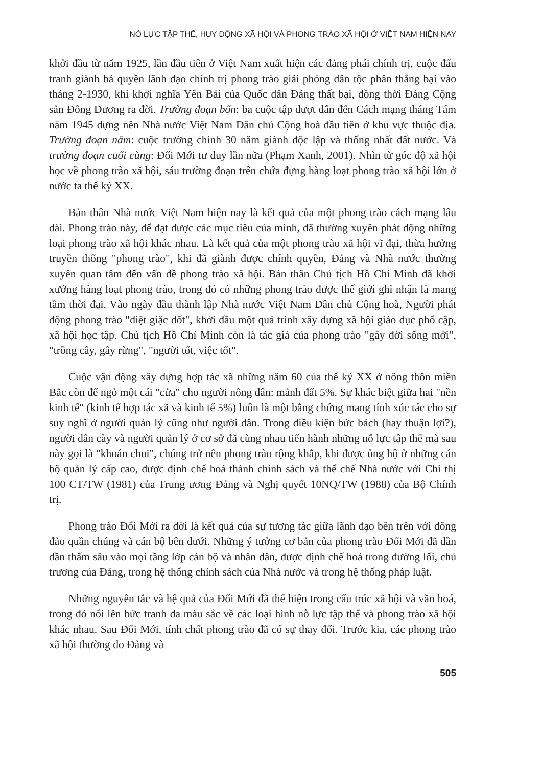NỖ LỰC TẬP THỂ, HUY ĐỘNG XÃ HỘI VÀ PHONG TRÀO XÃ HỘI Ở VIỆT NAM HIỆN NAY
khởi đầu từ năm 1925, lần đầu tiên ở Việt Nam xuất hiện các đảng phái chính trị, cuộc đấu tranh giành bá quyền lãnh đạo chính trị phong trào giải phóng dân tộc phân thắng bại vào tháng 2-1930, khi khởi nghĩa Yên Bái của Quốc dân Đảng thất bại, đồng thời Đảng Cộng sản Đông Dương ra đời. Trường đoạn bốn: ba cuộc tập dượt dẫn đến Cách mạng tháng Tám năm 1945 dựng nên Nhà nước Việt Nam Dân chủ Cộng hoà đầu tiên ở khu vực thuộc địa. Trường đoạn năm: cuộc trường chinh 30 năm giành độc lập và thống nhất đất nước. Và trường đoạn cuối cùng: Đổi Mới tư duy lần nữa (Phạm Xanh, 2001). Nhìn từ góc độ xã hội học về phong trào xã hội, sáu trường đoạn trên chứa đựng hàng loạt phong trào xã hội lớn ở nước ta thế kỷ XX.
Bản thân Nhà nước Việt Nam hiện nay là kết quả của một phong trào cách mạng lâu dài. Phong trào này, để đạt được các mục tiêu của mình, đã thường xuyên phát động những loại phong trào xã hội khác nhau. Là kết quả của một phong trào xã hội vĩ đại, thừa hưởng truyền thống "phong trào", khi đã giành được chính quyền, Đảng và Nhà nước thường xuyên quan tâm đến vấn đề phong trào xã hội. Bản thân Chủ tịch Hồ Chí Minh đã khởi xướng hàng loạt phong trào, trong đó có những phong trào được thế giới ghi nhận là mang tầm thời đại. Vào ngày đầu thành lập Nhà nước Việt Nam Dân chủ Cộng hoà, Người phát động phong trào "diệt giặc dốt", khởi đầu một quá trình xây dựng xã hội giáo dục phổ cập, xã hội học tập. Chủ tịch Hồ Chí Minh còn là tác giả của phong trào "gây đời sống mới", "trồng cây, gây rừng", "người tốt, việc tốt".
Cuộc vận động xây dựng hợp tác xã những năm 60 của thế kỷ XX ở nông thôn miền Bắc còn để ngỏ một cái "cửa" cho người nông dân: mảnh đất 5%. Sự khác biệt giữa hai "nền kinh tế" (kinh tế hợp tác xã và kinh tế 5%) luôn là một bằng chứng mang tính xúc tác cho sự suy nghĩ ở người quản lý cũng như người dân. Trong điều kiện bức bách (hay thuận lợi?), người dân cày và người quản lý ở cơ sở đã cùng nhau tiến hành những nỗ lực tập thể mà sau này gọi là "khoán chui", chúng trở nên phong trào rộng khắp, khi được ủng hộ ở những cán bộ quản lý cấp cao, được định chế hoá thành chính sách và thể chế Nhà nước với Chỉ thị 100 CT/TW (1981) của Trung ương Đảng và Nghị quyết 10NQ/TW (1988) của Bộ Chính trị.
Phong trào Đổi Mới ra đời là kết quả của sự tương tác giữa lãnh đạo bên trên với đông đảo quần chúng và cán bộ bên dưới. Những ý tưởng cơ bản của phong trào Đổi Mới đã dần dần thấm sâu vào mọi tầng lớp cán bộ và nhân dân, được định chế hoá trong đường lối, chủ trương của Đảng, trong hệ thống chính sách của Nhà nước và trong hệ thống pháp luật.
Những nguyên tắc và hệ quả của Đổi Mới đã thể hiện trong cấu trúc xã hội và văn hoá, trong đó nổi lên bức tranh đa màu sắc về các loại hình nỗ lực tập thể và phong trào xã hội khác nhau. Sau Đổi Mới, tính chất phong trào đã có sự thay đổi. Trước kia, các phong trào xã hội thường do Đảng và
505